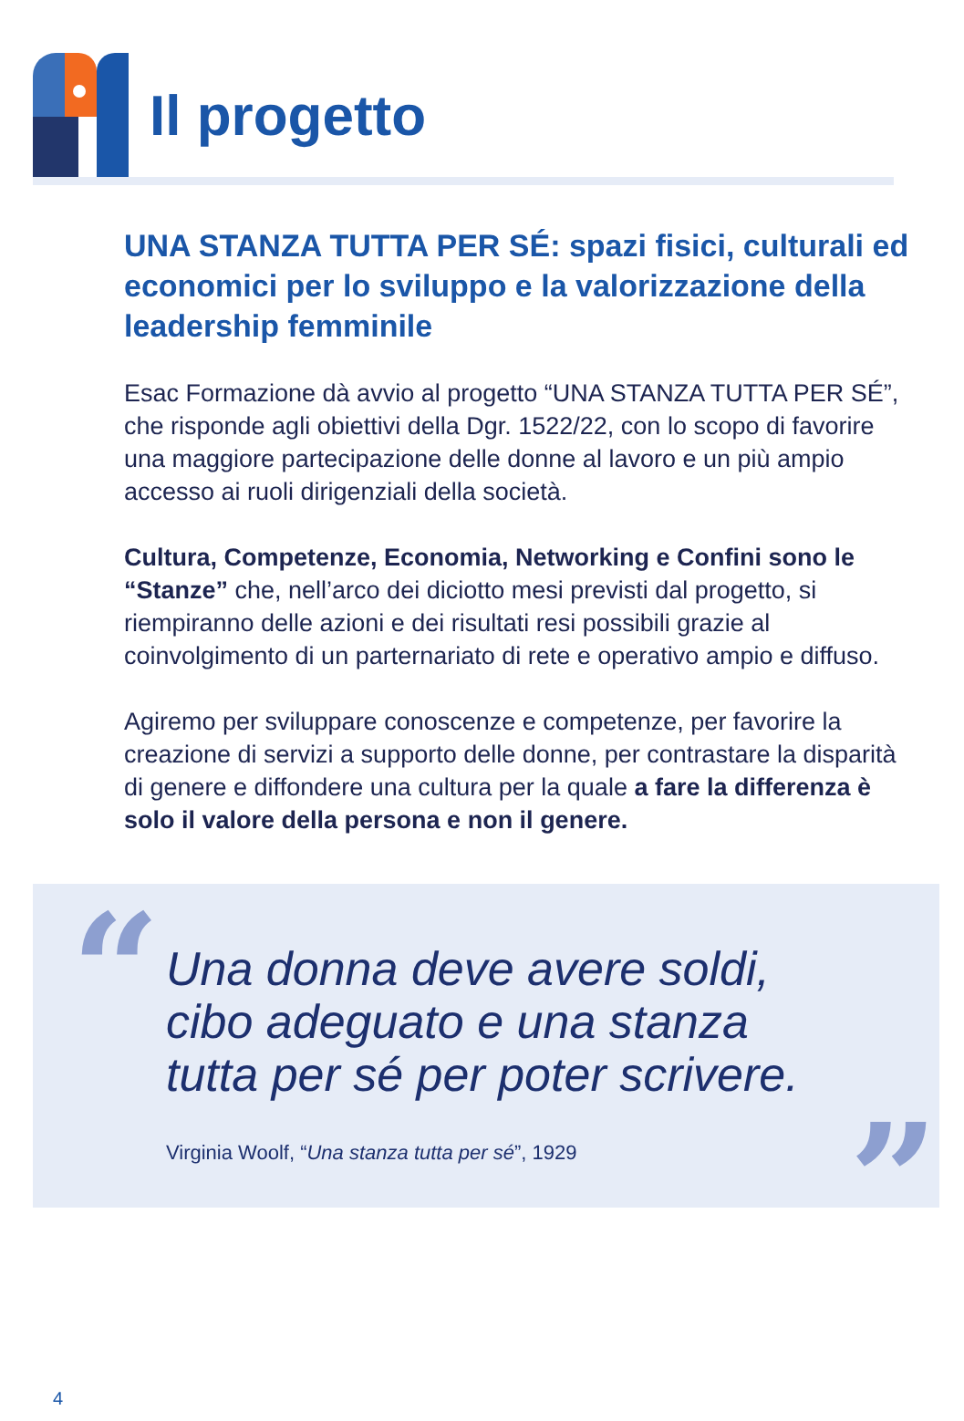Il progetto
UNA STANZA TUTTA PER SÉ: spazi fisici, culturali ed economici per lo sviluppo e la valorizzazione della leadership femminile
Esac Formazione dà avvio al progetto “UNA STANZA TUTTA PER SÉ”, che risponde agli obiettivi della Dgr. 1522/22, con lo scopo di favorire una maggiore partecipazione delle donne al lavoro e un più ampio accesso ai ruoli dirigenziali della società.
Cultura, Competenze, Economia, Networking e Confini sono le “Stanze” che, nell’arco dei diciotto mesi previsti dal progetto, si riempiranno delle azioni e dei risultati resi possibili grazie al coinvolgimento di un parternariato di rete e operativo ampio e diffuso.
Agiremo per sviluppare conoscenze e competenze, per favorire la creazione di servizi a supporto delle donne, per contrastare la disparità di genere e diffondere una cultura per la quale a fare la differenza è solo il valore della persona e non il genere.
“
Una donna deve avere soldi,
cibo adeguato e una stanza
tutta per sé per poter scrivere.
Virginia Woolf, “Una stanza tutta per sé”, 1929
”
4